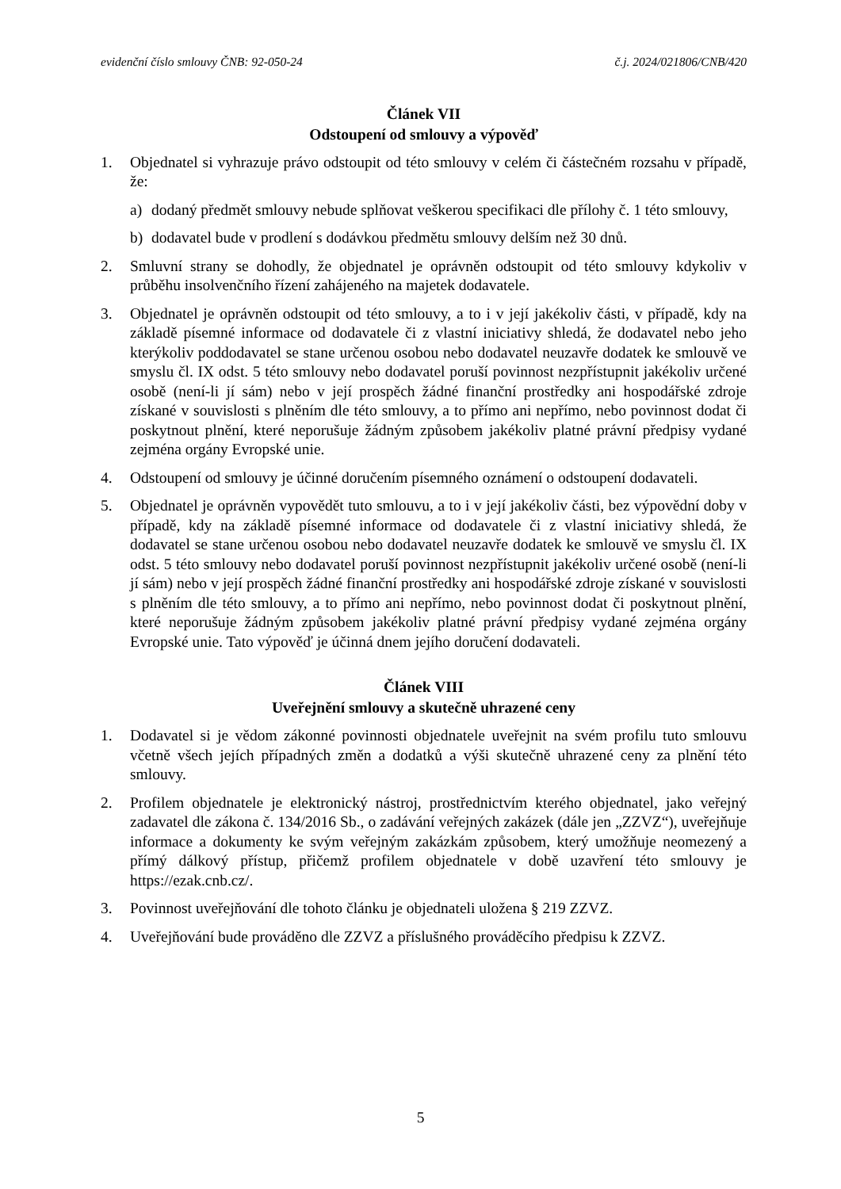evidenční číslo smlouvy ČNB: 92-050-24 č.j. 2024/021806/CNB/420
Článek VII
Odstoupení od smlouvy a výpověď
1. Objednatel si vyhrazuje právo odstoupit od této smlouvy v celém či částečném rozsahu v případě, že:
a) dodaný předmět smlouvy nebude splňovat veškerou specifikaci dle přílohy č. 1 této smlouvy,
b) dodavatel bude v prodlení s dodávkou předmětu smlouvy delším než 30 dnů.
2. Smluvní strany se dohodly, že objednatel je oprávněn odstoupit od této smlouvy kdykoliv v průběhu insolvenčního řízení zahájeného na majetek dodavatele.
3. Objednatel je oprávněn odstoupit od této smlouvy, a to i v její jakékoliv části, v případě, kdy na základě písemné informace od dodavatele či z vlastní iniciativy shledá, že dodavatel nebo jeho kterýkoliv poddodavatel se stane určenou osobou nebo dodavatel neuzavře dodatek ke smlouvě ve smyslu čl. IX odst. 5 této smlouvy nebo dodavatel poruší povinnost nezpřístupnit jakékoliv určené osobě (není-li jí sám) nebo v její prospěch žádné finanční prostředky ani hospodářské zdroje získané v souvislosti s plněním dle této smlouvy, a to přímo ani nepřímo, nebo povinnost dodat či poskytnout plnění, které neporušuje žádným způsobem jakékoliv platné právní předpisy vydané zejména orgány Evropské unie.
4. Odstoupení od smlouvy je účinné doručením písemného oznámení o odstoupení dodavateli.
5. Objednatel je oprávněn vypovědět tuto smlouvu, a to i v její jakékoliv části, bez výpovědní doby v případě, kdy na základě písemné informace od dodavatele či z vlastní iniciativy shledá, že dodavatel se stane určenou osobou nebo dodavatel neuzavře dodatek ke smlouvě ve smyslu čl. IX odst. 5 této smlouvy nebo dodavatel poruší povinnost nezpřístupnit jakékoliv určené osobě (není-li jí sám) nebo v její prospěch žádné finanční prostředky ani hospodářské zdroje získané v souvislosti s plněním dle této smlouvy, a to přímo ani nepřímo, nebo povinnost dodat či poskytnout plnění, které neporušuje žádným způsobem jakékoliv platné právní předpisy vydané zejména orgány Evropské unie. Tato výpověď je účinná dnem jejího doručení dodavateli.
Článek VIII
Uveřejnění smlouvy a skutečně uhrazené ceny
1. Dodavatel si je vědom zákonné povinnosti objednatele uveřejnit na svém profilu tuto smlouvu včetně všech jejích případných změn a dodatků a výši skutečně uhrazené ceny za plnění této smlouvy.
2. Profilem objednatele je elektronický nástroj, prostřednictvím kterého objednatel, jako veřejný zadavatel dle zákona č. 134/2016 Sb., o zadávání veřejných zakázek (dále jen „ZZVZ“), uveřejňuje informace a dokumenty ke svým veřejným zakázkám způsobem, který umožňuje neomezený a přímý dálkový přístup, přičemž profilem objednatele v době uzavření této smlouvy je https://ezak.cnb.cz/.
3. Povinnost uveřejňování dle tohoto článku je objednateli uložena § 219 ZZVZ.
4. Uveřejňování bude prováděno dle ZZVZ a příslušného prováděcího předpisu k ZZVZ.
5